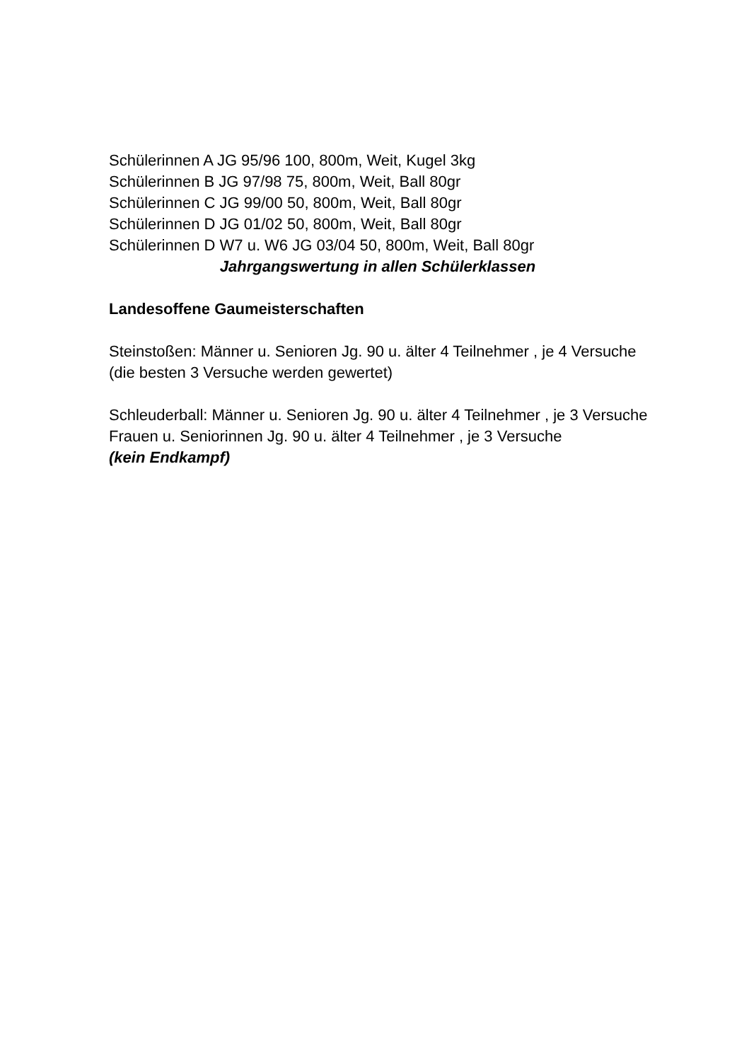Schülerinnen A JG 95/96 100, 800m, Weit, Kugel 3kg
Schülerinnen B JG 97/98 75, 800m, Weit, Ball 80gr
Schülerinnen C JG 99/00 50, 800m, Weit, Ball 80gr
Schülerinnen D JG 01/02 50, 800m, Weit, Ball 80gr
Schülerinnen D W7 u. W6 JG 03/04 50, 800m, Weit, Ball 80gr
Jahrgangswertung in allen Schülerklassen
Landesoffene Gaumeisterschaften
Steinstoßen: Männer u. Senioren Jg. 90 u. älter 4 Teilnehmer , je 4 Versuche
(die besten 3 Versuche werden gewertet)
Schleuderball: Männer u. Senioren Jg. 90 u. älter 4 Teilnehmer , je 3 Versuche
Frauen u. Seniorinnen Jg. 90 u. älter 4 Teilnehmer , je 3 Versuche
(kein Endkampf)